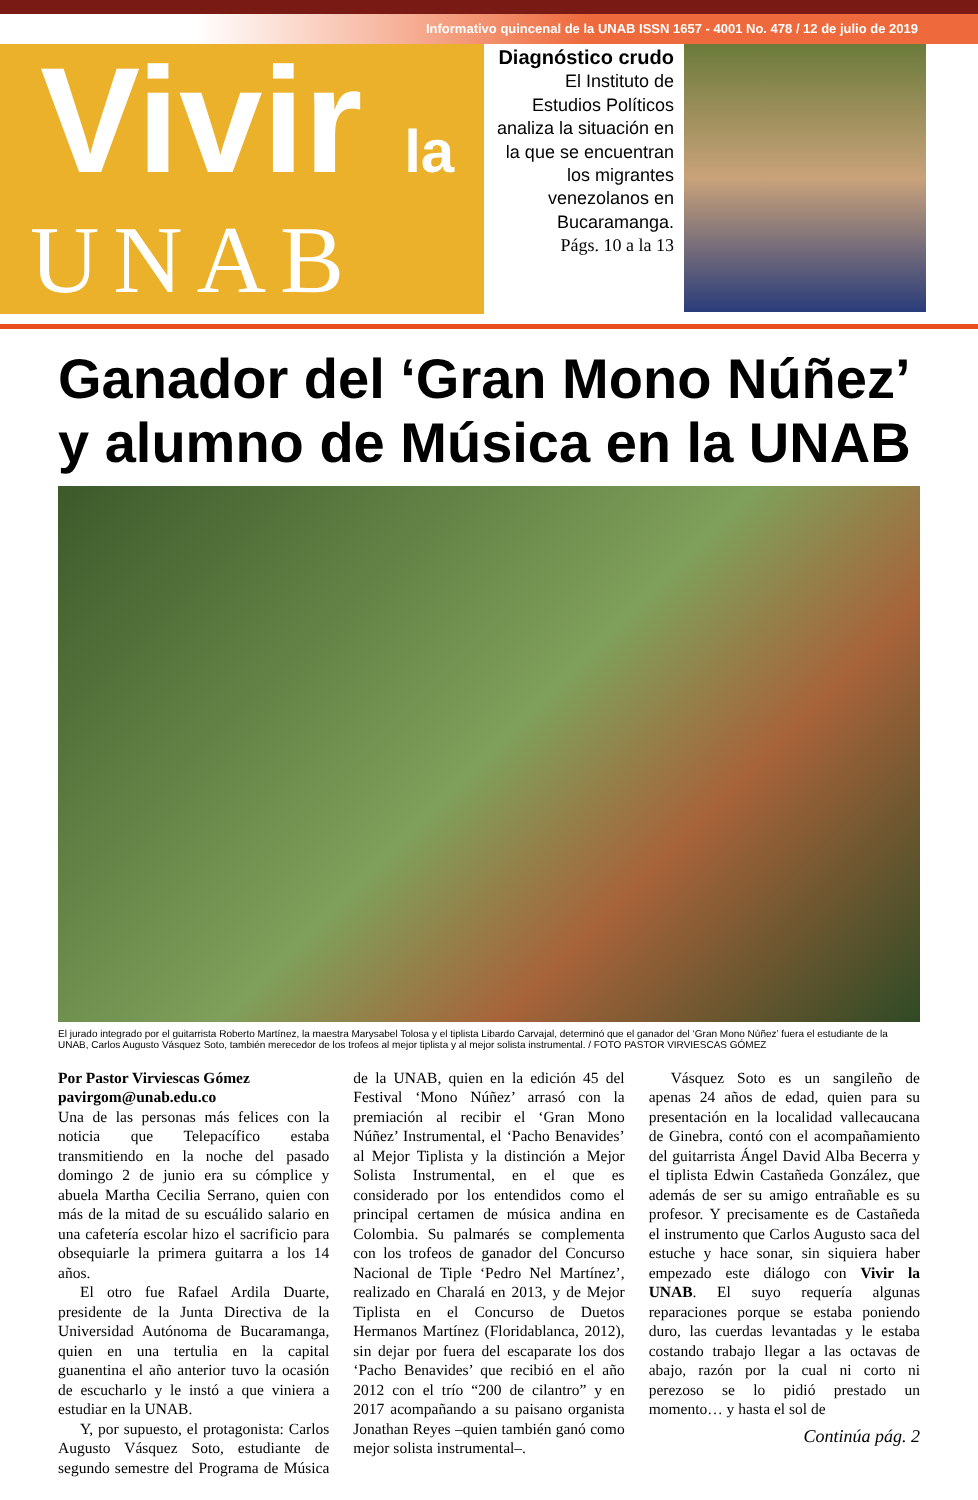Informativo quincenal de la UNAB ISSN 1657 - 4001 No. 478 / 12 de julio de 2019
Vivir la
UNAB
Diagnóstico crudo
El Instituto de Estudios Políticos analiza la situación en la que se encuentran los migrantes venezolanos en Bucaramanga.
Págs. 10 a la 13
Ganador del ‘Gran Mono Núñez’ y alumno de Música en la UNAB
El jurado integrado por el guitarrista Roberto Martínez, la maestra Marysabel Tolosa y el tiplista Libardo Carvajal, determinó que el ganador del ‘Gran Mono Núñez’ fuera el estudiante de la UNAB, Carlos Augusto Vásquez Soto, también merecedor de los trofeos al mejor tiplista y al mejor solista instrumental. / FOTO PASTOR VIRVIESCAS GÓMEZ
Por Pastor Virviescas Gómez
pavirgom@unab.edu.co
Una de las personas más felices con la noticia que Telepacífico estaba transmitiendo en la noche del pasado domingo 2 de junio era su cómplice y abuela Martha Cecilia Serrano, quien con más de la mitad de su escuálido salario en una cafetería escolar hizo el sacrificio para obsequiarle la primera guitarra a los 14 años.
El otro fue Rafael Ardila Duarte, presidente de la Junta Directiva de la Universidad Autónoma de Bucaramanga, quien en una tertulia en la capital guanentina el año anterior tuvo la ocasión de escucharlo y le instó a que viniera a estudiar en la UNAB.
Y, por supuesto, el protagonista: Carlos Augusto Vásquez Soto, estudiante de segundo semestre del Programa de Música de la UNAB, quien en la edición 45 del Festival ‘Mono Núñez’ arrasó con la premiación al recibir el ‘Gran Mono Núñez’ Instrumental, el ‘Pacho Benavides’ al Mejor Tiplista y la distinción a Mejor Solista Instrumental, en el que es considerado por los entendidos como el principal certamen de música andina en Colombia. Su palmarés se complementa con los trofeos de ganador del Concurso Nacional de Tiple ‘Pedro Nel Martínez’, realizado en Charalá en 2013, y de Mejor Tiplista en el Concurso de Duetos Hermanos Martínez (Floridablanca, 2012), sin dejar por fuera del escaparate los dos ‘Pacho Benavides’ que recibió en el año 2012 con el trío “200 de cilantro” y en 2017 acompañando a su paisano organista Jonathan Reyes –quien también ganó como mejor solista instrumental–.
Vásquez Soto es un sangileño de apenas 24 años de edad, quien para su presentación en la localidad vallecaucana de Ginebra, contó con el acompañamiento del guitarrista Ángel David Alba Becerra y el tiplista Edwin Castañeda González, que además de ser su amigo entrañable es su profesor. Y precisamente es de Castañeda el instrumento que Carlos Augusto saca del estuche y hace sonar, sin siquiera haber empezado este diálogo con Vivir la UNAB. El suyo requería algunas reparaciones porque se estaba poniendo duro, las cuerdas levantadas y le estaba costando trabajo llegar a las octavas de abajo, razón por la cual ni corto ni perezoso se lo pidió prestado un momento… y hasta el sol de
Continúa pág. 2